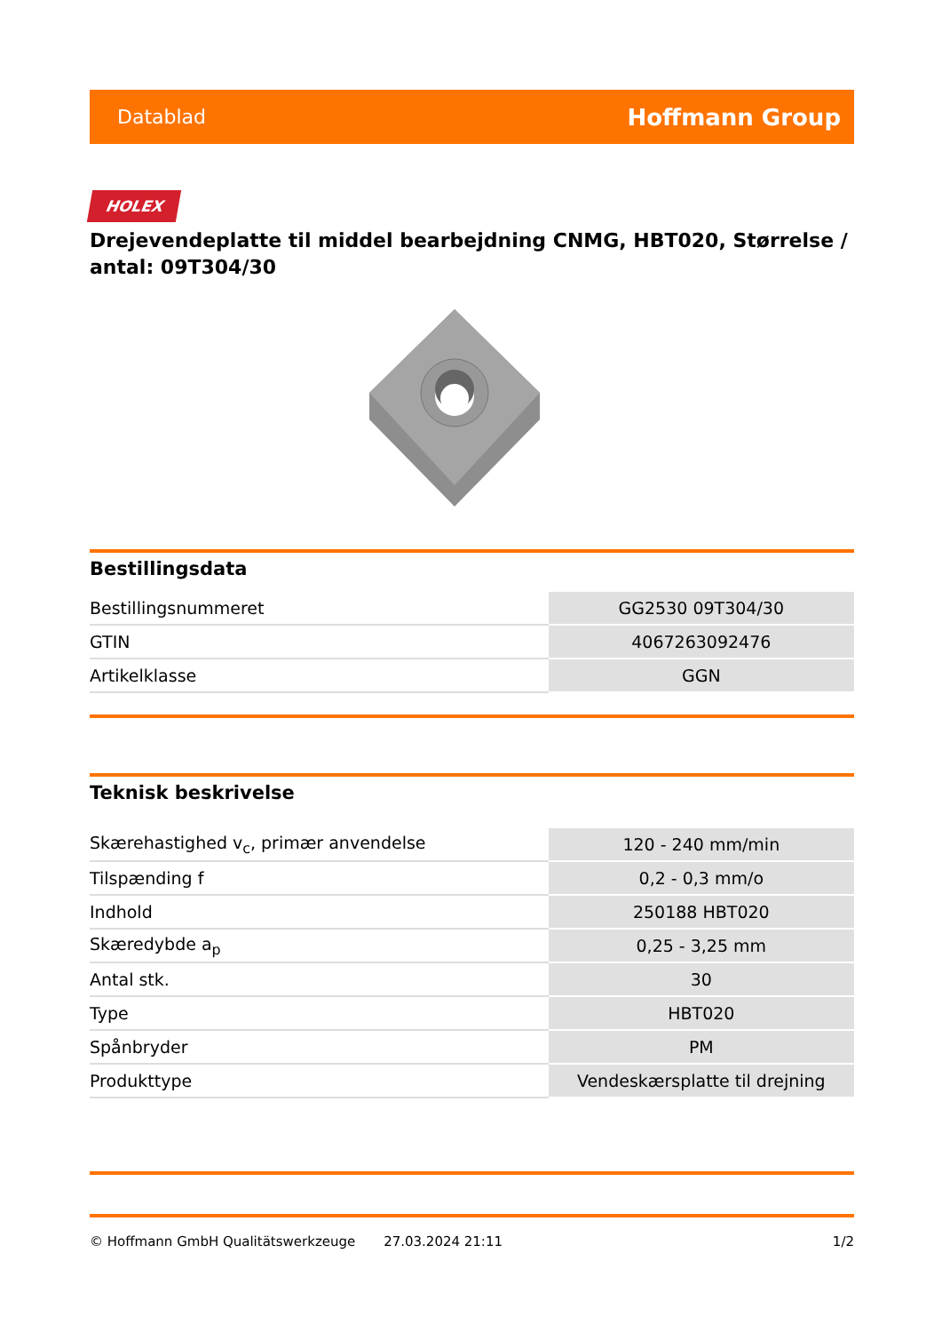Datablad Hoffmann Group
HOLEX
Drejevendeplatte til middel bearbejdning CNMG, HBT020, Størrelse / antal: 09T304/30
Bestillingsdata
| Bestillingsnummeret | GG2530 09T304/30 |
| GTIN | 4067263092476 |
| Artikelklasse | GGN |
Teknisk beskrivelse
| Skærehastighed v<sub>c</sub>, primær anvendelse | 120 - 240 mm/min |
| Tilspænding f | 0,2 - 0,3 mm/o |
| Indhold | 250188 HBT020 |
| Skæredybde a<sub>p</sub> | 0,25 - 3,25 mm |
| Antal stk. | 30 |
| Type | HBT020 |
| Spånbryder | PM |
| Produkttype | Vendeskærsplatte til drejning |
© Hoffmann GmbH Qualitätswerkzeuge 27.03.2024 21:11 1/2